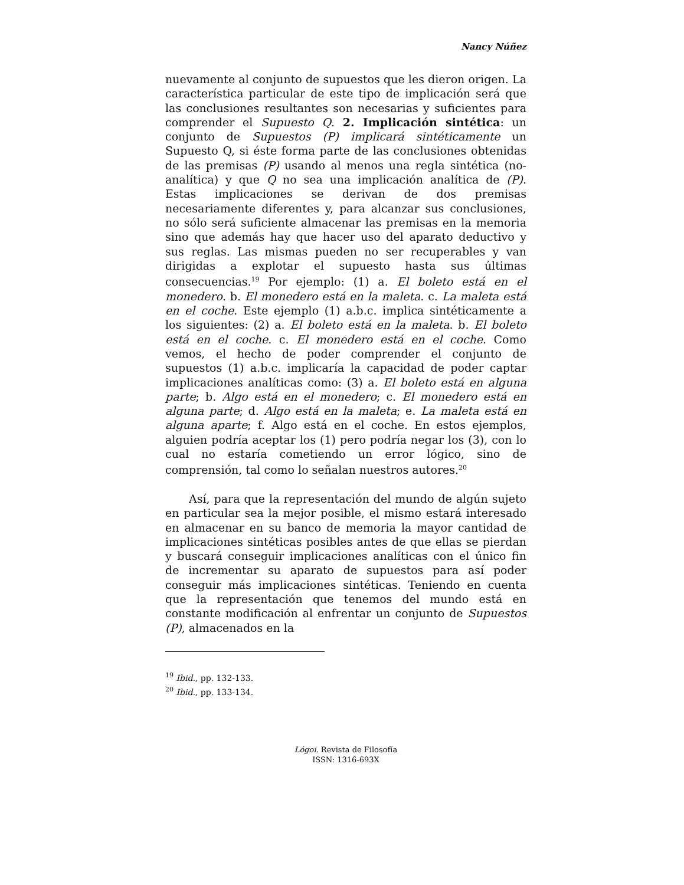Nancy Núñez
nuevamente al conjunto de supuestos que les dieron origen. La característica particular de este tipo de implicación será que las conclusiones resultantes son necesarias y suficientes para comprender el Supuesto Q. 2. Implicación sintética: un conjunto de Supuestos (P) implicará sintéticamente un Supuesto Q, si éste forma parte de las conclusiones obtenidas de las premisas (P) usando al menos una regla sintética (no-analítica) y que Q no sea una implicación analítica de (P). Estas implicaciones se derivan de dos premisas necesariamente diferentes y, para alcanzar sus conclusiones, no sólo será suficiente almacenar las premisas en la memoria sino que además hay que hacer uso del aparato deductivo y sus reglas. Las mismas pueden no ser recuperables y van dirigidas a explotar el supuesto hasta sus últimas consecuencias.<sup>19</sup> Por ejemplo: (1) a. El boleto está en el monedero. b. El monedero está en la maleta. c. La maleta está en el coche. Este ejemplo (1) a.b.c. implica sintéticamente a los siguientes: (2) a. El boleto está en la maleta. b. El boleto está en el coche. c. El monedero está en el coche. Como vemos, el hecho de poder comprender el conjunto de supuestos (1) a.b.c. implicaría la capacidad de poder captar implicaciones analíticas como: (3) a. El boleto está en alguna parte; b. Algo está en el monedero; c. El monedero está en alguna parte; d. Algo está en la maleta; e. La maleta está en alguna aparte; f. Algo está en el coche. En estos ejemplos, alguien podría aceptar los (1) pero podría negar los (3), con lo cual no estaría cometiendo un error lógico, sino de comprensión, tal como lo señalan nuestros autores.<sup>20</sup>
Así, para que la representación del mundo de algún sujeto en particular sea la mejor posible, el mismo estará interesado en almacenar en su banco de memoria la mayor cantidad de implicaciones sintéticas posibles antes de que ellas se pierdan y buscará conseguir implicaciones analíticas con el único fin de incrementar su aparato de supuestos para así poder conseguir más implicaciones sintéticas. Teniendo en cuenta que la representación que tenemos del mundo está en constante modificación al enfrentar un conjunto de Supuestos (P), almacenados en la
<sup>19</sup> Ibid., pp. 132-133.
<sup>20</sup> Ibid., pp. 133-134.
Lógoi. Revista de Filosofía
ISSN: 1316-693X